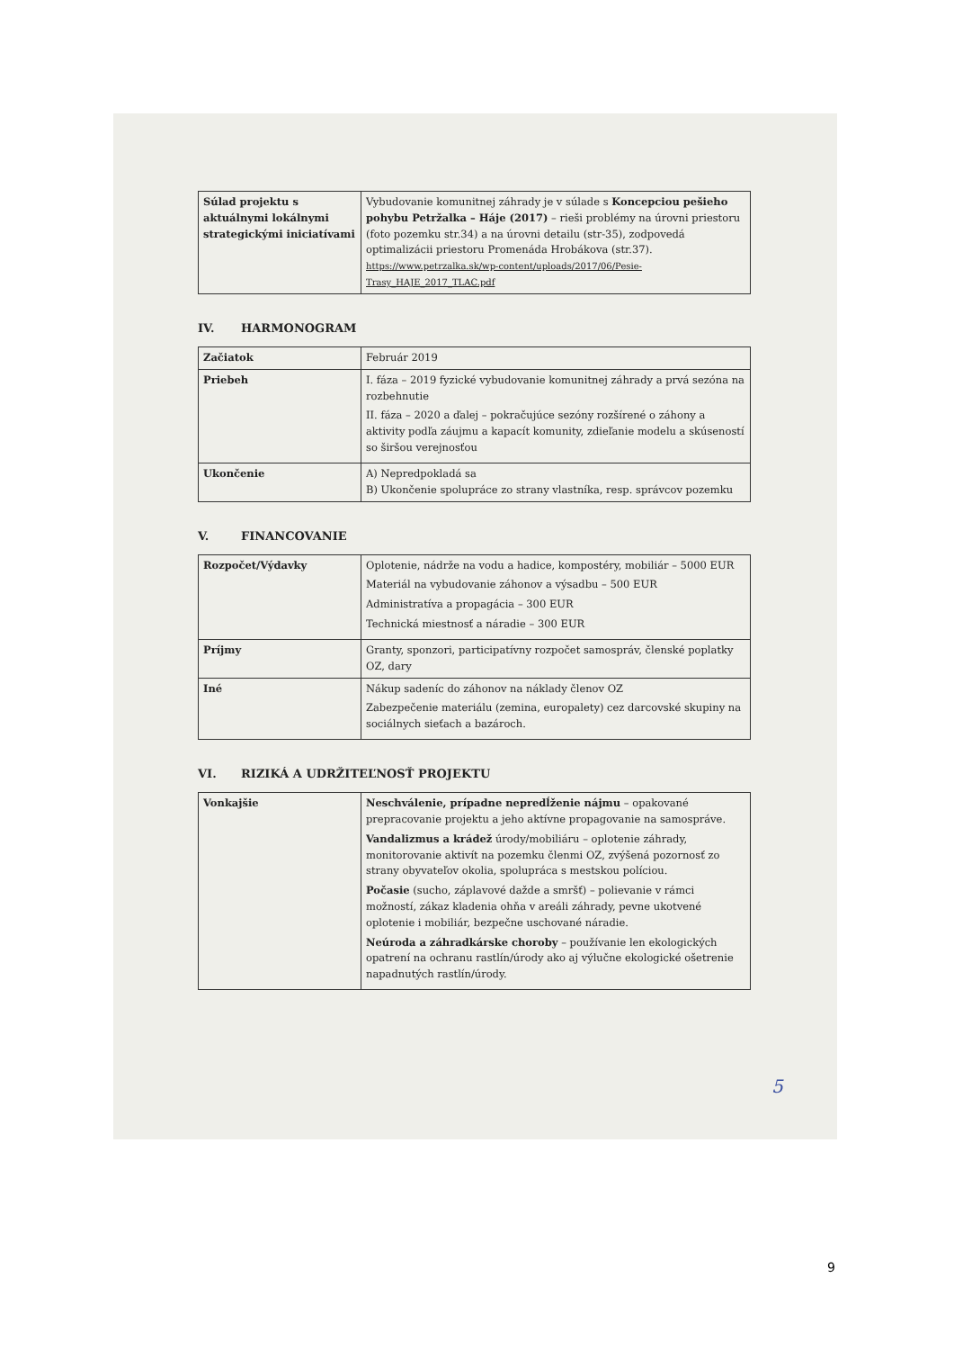| Súlad projektu s aktuálnymi lokálnymi strategickými iniciatívami | Vybudovanie komunitnej záhrady je v súlade s Koncepciou pešieho pohybu Petržalka – Háje (2017) – rieši problémy na úrovni priestoru (foto pozemku str.34) a na úrovni detailu (str-35), zodpovedá optimalizácii priestoru Promenáda Hrobákova (str.37). https://www.petrzalka.sk/wp-content/uploads/2017/06/Pesie-Trasy_HAJE_2017_TLAC.pdf |
IV. HARMONOGRAM
| Začiatok | Február 2019 |
| Priebeh | I. fáza – 2019 fyzické vybudovanie komunitnej záhrady a prvá sezóna na rozbehnutie II. fáza – 2020 a ďalej – pokračujúce sezóny rozšírené o záhony a aktivity podľa záujmu a kapacít komunity, zdieľanie modelu a skúseností so širšou verejnosťou |
| Ukončenie | A) Nepredpokladá sa B) Ukončenie spolupráce zo strany vlastníka, resp. správcov pozemku |
V. FINANCOVANIE
| Rozpočet/Výdavky | Oplotenie, nádrže na vodu a hadice, kompostéry, mobiliár – 5000 EUR Materiál na vybudovanie záhonov a výsadbu – 500 EUR Administratíva a propagácia – 300 EUR Technická miestnosť a náradie – 300 EUR |
| Príjmy | Granty, sponzori, participatívny rozpočet samospráv, členské poplatky OZ, dary |
| Iné | Nákup sadeníc do záhonov na náklady členov OZ Zabezpečenie materiálu (zemina, europalety) cez darcovské skupiny na sociálnych sieťach a bazároch. |
VI. RIZIKÁ A UDRŽITEĽNOSŤ PROJEKTU
| Vonkajšie | Neschválenie, prípadne nepredĺženie nájmu – opakované prepracovanie projektu a jeho aktívne propagovanie na samospráve. Vandalizmus a krádež úrody/mobiliáru – oplotenie záhrady, monitorovanie aktivít na pozemku členmi OZ, zvýšená pozornosť zo strany obyvateľov okolia, spolupráca s mestskou políciou. Počasie (sucho, záplavové dažde a smršť) – polievanie v rámci možností, zákaz kladenia ohňa v areáli záhrady, pevne ukotvené oplotenie i mobiliár, bezpečne uschované náradie. Neúroda a záhradkárske choroby – používanie len ekologických opatrení na ochranu rastlín/úrody ako aj výlučne ekologické ošetrenie napadnutých rastlín/úrody. |
5
9